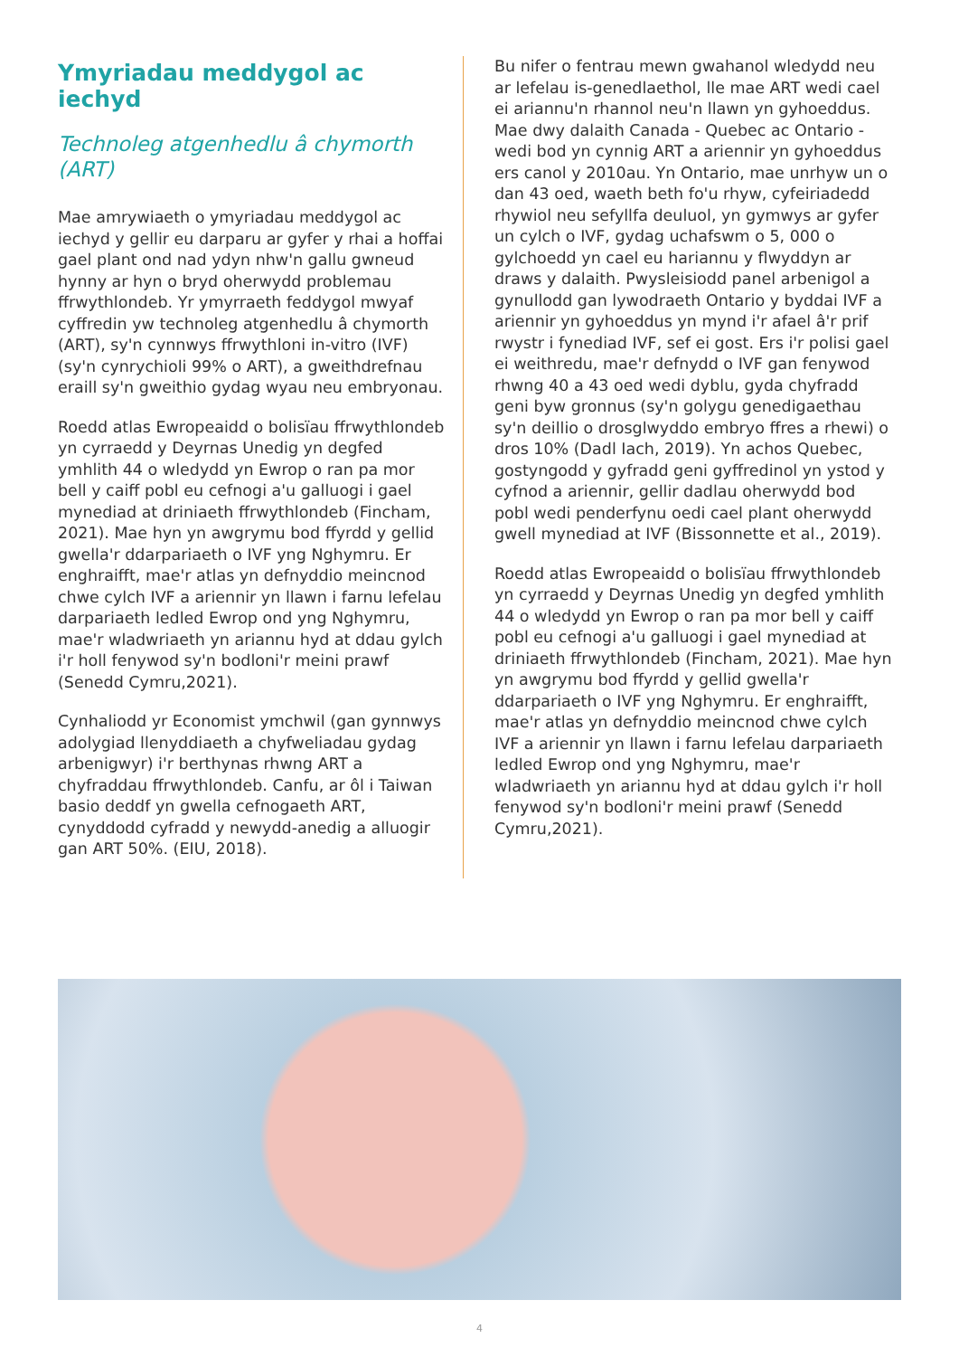Ymyriadau meddygol ac iechyd
Technoleg atgenhedlu â chymorth (ART)
Mae amrywiaeth o ymyriadau meddygol ac iechyd y gellir eu darparu ar gyfer y rhai a hoffai gael plant ond nad ydyn nhw'n gallu gwneud hynny ar hyn o bryd oherwydd problemau ffrwythlondeb. Yr ymyrraeth feddygol mwyaf cyffredin yw technoleg atgenhedlu â chymorth (ART), sy'n cynnwys ffrwythloni in-vitro (IVF) (sy'n cynrychioli 99% o ART), a gweithdrefnau eraill sy'n gweithio gydag wyau neu embryonau.
Roedd atlas Ewropeaidd o bolisïau ffrwythlondeb yn cyrraedd y Deyrnas Unedig yn degfed ymhlith 44 o wledydd yn Ewrop o ran pa mor bell y caiff pobl eu cefnogi a'u galluogi i gael mynediad at driniaeth ffrwythlondeb (Fincham, 2021). Mae hyn yn awgrymu bod ffyrdd y gellid gwella'r ddarpariaeth o IVF yng Nghymru. Er enghraifft, mae'r atlas yn defnyddio meincnod chwe cylch IVF a ariennir yn llawn i farnu lefelau darpariaeth ledled Ewrop ond yng Nghymru, mae'r wladwriaeth yn ariannu hyd at ddau gylch i'r holl fenywod sy'n bodloni'r meini prawf (Senedd Cymru,2021).
Cynhaliodd yr Economist ymchwil (gan gynnwys adolygiad llenyddiaeth a chyfweliadau gydag arbenigwyr) i'r berthynas rhwng ART a chyfraddau ffrwythlondeb. Canfu, ar ôl i Taiwan basio deddf yn gwella cefnogaeth ART, cynyddodd cyfradd y newydd-anedig a alluogir gan ART 50%. (EIU, 2018).
Bu nifer o fentrau mewn gwahanol wledydd neu ar lefelau is-genedlaethol, lle mae ART wedi cael ei ariannu'n rhannol neu'n llawn yn gyhoeddus. Mae dwy dalaith Canada - Quebec ac Ontario - wedi bod yn cynnig ART a ariennir yn gyhoeddus ers canol y 2010au. Yn Ontario, mae unrhyw un o dan 43 oed, waeth beth fo'u rhyw, cyfeiriadedd rhywiol neu sefyllfa deuluol, yn gymwys ar gyfer un cylch o IVF, gydag uchafswm o 5, 000 o gylchoedd yn cael eu hariannu y flwyddyn ar draws y dalaith. Pwysleisiodd panel arbenigol a gynullodd gan lywodraeth Ontario y byddai IVF a ariennir yn gyhoeddus yn mynd i'r afael â'r prif rwystr i fynediad IVF, sef ei gost. Ers i'r polisi gael ei weithredu, mae'r defnydd o IVF gan fenywod rhwng 40 a 43 oed wedi dyblu, gyda chyfradd geni byw gronnus (sy'n golygu genedigaethau sy'n deillio o drosglwyddo embryo ffres a rhewi) o dros 10% (Dadl Iach, 2019). Yn achos Quebec, gostyngodd y gyfradd geni gyffredinol yn ystod y cyfnod a ariennir, gellir dadlau oherwydd bod pobl wedi penderfynu oedi cael plant oherwydd gwell mynediad at IVF (Bissonnette et al., 2019).
Roedd atlas Ewropeaidd o bolisïau ffrwythlondeb yn cyrraedd y Deyrnas Unedig yn degfed ymhlith 44 o wledydd yn Ewrop o ran pa mor bell y caiff pobl eu cefnogi a'u galluogi i gael mynediad at driniaeth ffrwythlondeb (Fincham, 2021). Mae hyn yn awgrymu bod ffyrdd y gellid gwella'r ddarpariaeth o IVF yng Nghymru. Er enghraifft, mae'r atlas yn defnyddio meincnod chwe cylch IVF a ariennir yn llawn i farnu lefelau darpariaeth ledled Ewrop ond yng Nghymru, mae'r wladwriaeth yn ariannu hyd at ddau gylch i'r holl fenywod sy'n bodloni'r meini prawf (Senedd Cymru,2021).
4